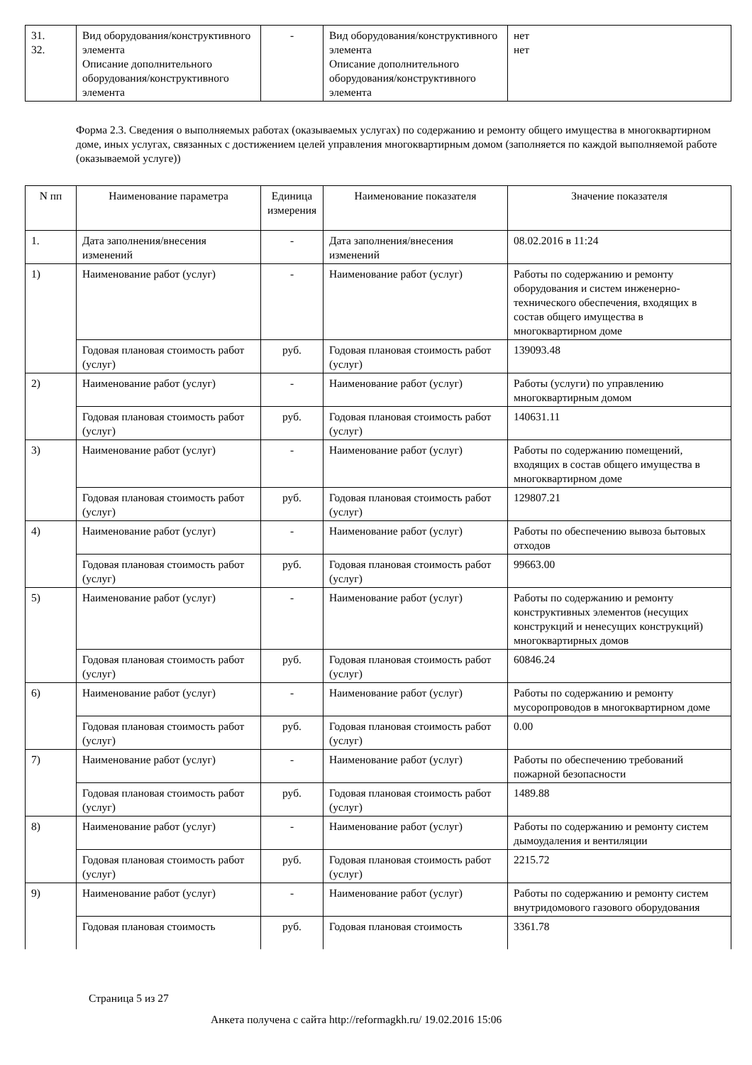| 31. 32. | Вид оборудования/конструктивного элемента Описание дополнительного оборудования/конструктивного элемента | - | Вид оборудования/конструктивного элемента Описание дополнительного оборудования/конструктивного элемента | нет нет |
Форма 2.3. Сведения о выполняемых работах (оказываемых услугах) по содержанию и ремонту общего имущества в многоквартирном доме, иных услугах, связанных с достижением целей управления многоквартирным домом (заполняется по каждой выполняемой работе (оказываемой услуге))
| N пп | Наименование параметра | Единица измерения | Наименование показателя | Значение показателя |
| --- | --- | --- | --- | --- |
| 1. | Дата заполнения/внесения изменений | - | Дата заполнения/внесения изменений | 08.02.2016 в 11:24 |
| 1) | Наименование работ (услуг) | - | Наименование работ (услуг) | Работы по содержанию и ремонту оборудования и систем инженерно-технического обеспечения, входящих в состав общего имущества в многоквартирном доме |
| | Годовая плановая стоимость работ (услуг) | руб. | Годовая плановая стоимость работ (услуг) | 139093.48 |
| 2) | Наименование работ (услуг) | - | Наименование работ (услуг) | Работы (услуги) по управлению многоквартирным домом |
| | Годовая плановая стоимость работ (услуг) | руб. | Годовая плановая стоимость работ (услуг) | 140631.11 |
| 3) | Наименование работ (услуг) | - | Наименование работ (услуг) | Работы по содержанию помещений, входящих в состав общего имущества в многоквартирном доме |
| | Годовая плановая стоимость работ (услуг) | руб. | Годовая плановая стоимость работ (услуг) | 129807.21 |
| 4) | Наименование работ (услуг) | - | Наименование работ (услуг) | Работы по обеспечению вывоза бытовых отходов |
| | Годовая плановая стоимость работ (услуг) | руб. | Годовая плановая стоимость работ (услуг) | 99663.00 |
| 5) | Наименование работ (услуг) | - | Наименование работ (услуг) | Работы по содержанию и ремонту конструктивных элементов (несущих конструкций и ненесущих конструкций) многоквартирных домов |
| | Годовая плановая стоимость работ (услуг) | руб. | Годовая плановая стоимость работ (услуг) | 60846.24 |
| 6) | Наименование работ (услуг) | - | Наименование работ (услуг) | Работы по содержанию и ремонту мусоропроводов в многоквартирном доме |
| | Годовая плановая стоимость работ (услуг) | руб. | Годовая плановая стоимость работ (услуг) | 0.00 |
| 7) | Наименование работ (услуг) | - | Наименование работ (услуг) | Работы по обеспечению требований пожарной безопасности |
| | Годовая плановая стоимость работ (услуг) | руб. | Годовая плановая стоимость работ (услуг) | 1489.88 |
| 8) | Наименование работ (услуг) | - | Наименование работ (услуг) | Работы по содержанию и ремонту систем дымоудаления и вентиляции |
| | Годовая плановая стоимость работ (услуг) | руб. | Годовая плановая стоимость работ (услуг) | 2215.72 |
| 9) | Наименование работ (услуг) | - | Наименование работ (услуг) | Работы по содержанию и ремонту систем внутридомового газового оборудования |
| | Годовая плановая стоимость | руб. | Годовая плановая стоимость | 3361.78 |
Страница 5 из 27
Анкета получена с сайта http://reformagkh.ru/ 19.02.2016 15:06